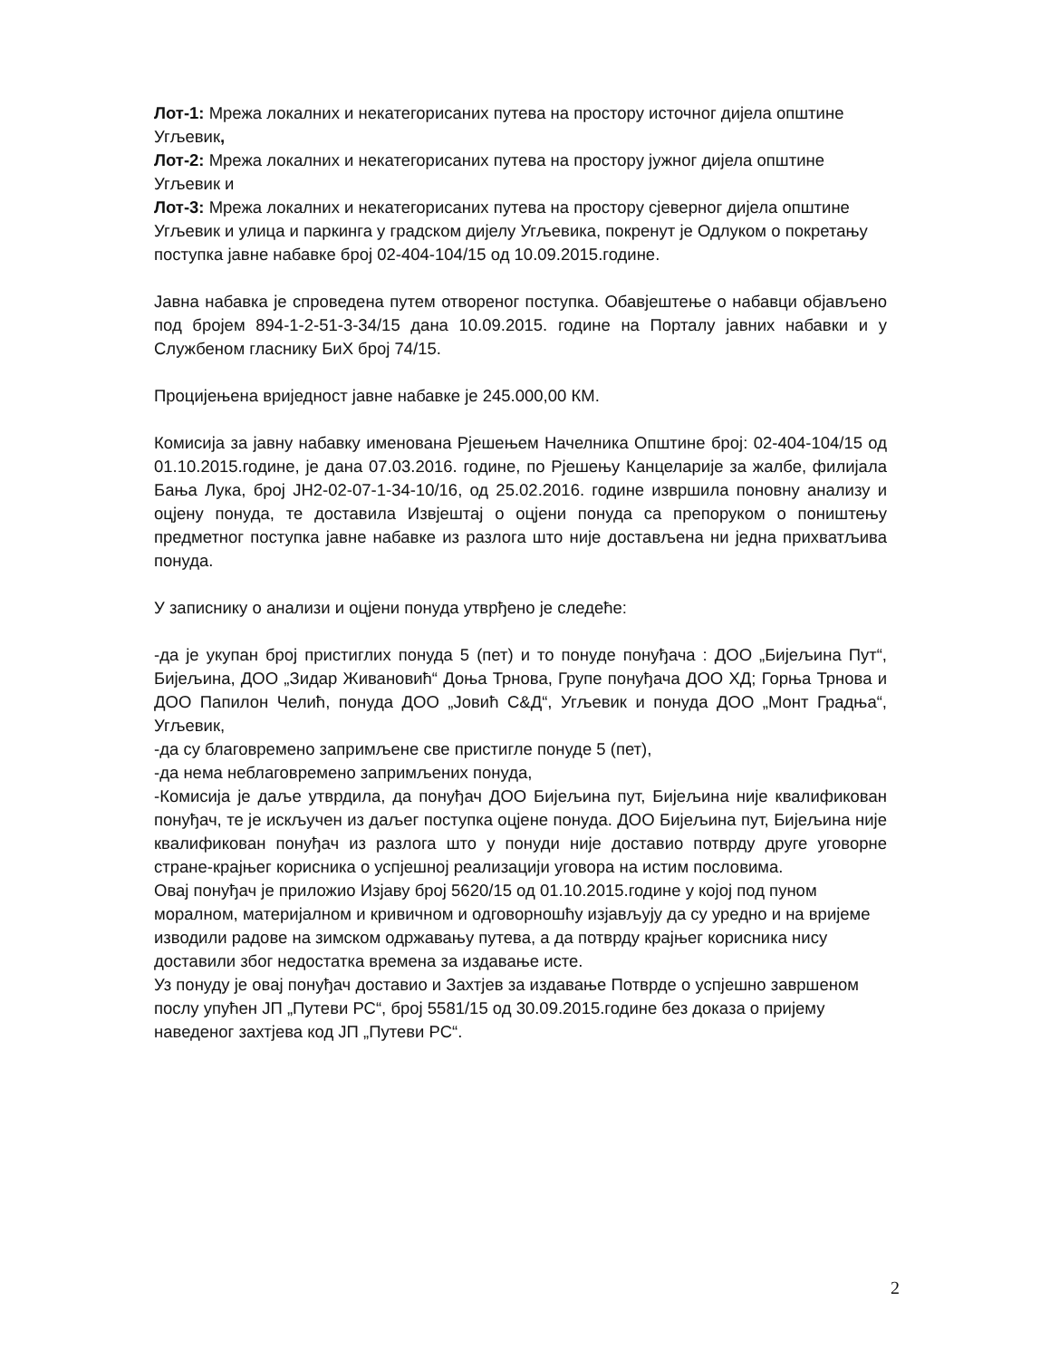Лот-1: Мрежа локалних и некатегорисаних путева на простору источног дијела општине Угљевик,
Лот-2: Мрежа локалних и некатегорисаних путева на простору јужног дијела општине Угљевик и
Лот-3: Мрежа локалних и некатегорисаних путева на простору сјеверног дијела општине Угљевик и улица и паркинга у градском дијелу Угљевика, покренут је Одлуком о покретању поступка јавне набавке број 02-404-104/15 од 10.09.2015.године.
Јавна набавка је спроведена путем отвореног поступка. Обавјештење о набавци објављено под бројем 894-1-2-51-3-34/15 дана 10.09.2015. године на Порталу јавних набавки и у Службеном гласнику БиХ број 74/15.
Процијењена вриједност јавне набавке је 245.000,00 КМ.
Комисија за јавну набавку именована Рјешењем Начелника Општине број: 02-404-104/15 од 01.10.2015.године, је дана 07.03.2016. године, по Рјешењу Канцеларије за жалбе, филијала Бања Лука, број ЈН2-02-07-1-34-10/16, од 25.02.2016. године извршила поновну анализу и оцјену понуда, те доставила Извјештај о оцјени понуда са препоруком о поништењу предметног поступка јавне набавке из разлога што није достављена ни једна прихватљива понуда.
У записнику о анализи и оцјени понуда утврђено је следеће:
-да је укупан број пристиглих понуда 5 (пет) и то понуде понуђача : ДОО „Бијељина Пут“, Бијељина, ДОО „Зидар Живановић“ Доња Трнова, Групе понуђача ДОО ХД; Горња Трнова и ДОО Папилон Челић, понуда ДОО „Јовић С&Д“, Угљевик и понуда ДОО „Монт Градња“, Угљевик,
-да су благовремено запримљене све пристигле понуде 5 (пет),
-да нема неблаговремено запримљених понуда,
-Комисија је даље утврдила, да понуђач ДОО Бијељина пут, Бијељина није квалификован понуђач, те је искључен из даљег поступка оцјене понуда. ДОО Бијељина пут, Бијељина није квалификован понуђач из разлога што у понуди није доставио потврду друге уговорне стране-крајњег корисника о успјешној реализацији уговора на истим пословима.
Овај понуђач је приложио Изјаву број 5620/15 од 01.10.2015.године у којој под пуном моралном, материјалном и кривичном и одговорношћу изјављују да су уредно и на вријеме изводили радове на зимском одржавању путева, а да потврду крајњег корисника нису доставили због недостатка времена за издавање исте.
Уз понуду је овај понуђач доставио и Захтјев за издавање Потврде о успјешно завршеном послу упућен ЈП „Путеви РС“, број 5581/15 од 30.09.2015.године без доказа о пријему наведеног захтјева код ЈП „Путеви РС“.
2